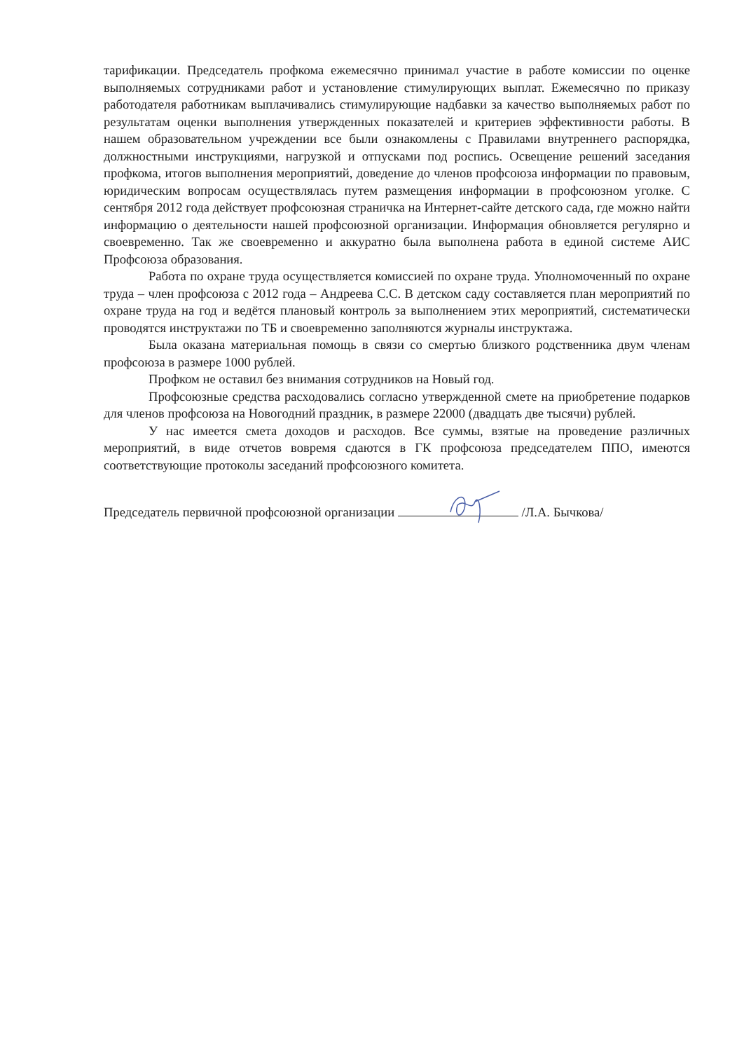тарификации. Председатель профкома ежемесячно принимал участие в работе комиссии по оценке выполняемых сотрудниками работ и установление стимулирующих выплат. Ежемесячно по приказу работодателя работникам выплачивались стимулирующие надбавки за качество выполняемых работ по результатам оценки выполнения утвержденных показателей и критериев эффективности работы. В нашем образовательном учреждении все были ознакомлены с Правилами внутреннего распорядка, должностными инструкциями, нагрузкой и отпусками под роспись. Освещение решений заседания профкома, итогов выполнения мероприятий, доведение до членов профсоюза информации по правовым, юридическим вопросам осуществлялась путем размещения информации в профсоюзном уголке. С сентября 2012 года действует профсоюзная страничка на Интернет-сайте детского сада, где можно найти информацию о деятельности нашей профсоюзной организации. Информация обновляется регулярно и своевременно. Так же своевременно и аккуратно была выполнена работа в единой системе АИС Профсоюза образования.
Работа по охране труда осуществляется комиссией по охране труда. Уполномоченный по охране труда – член профсоюза с 2012 года – Андреева С.С. В детском саду составляется план мероприятий по охране труда на год и ведётся плановый контроль за выполнением этих мероприятий, систематически проводятся инструктажи по ТБ и своевременно заполняются журналы инструктажа.
Была оказана материальная помощь в связи со смертью близкого родственника двум членам профсоюза в размере 1000 рублей.
Профком не оставил без внимания сотрудников на Новый год.
Профсоюзные средства расходовались согласно утвержденной смете на приобретение подарков для членов профсоюза на Новогодний праздник, в размере 22000 (двадцать две тысячи) рублей.
У нас имеется смета доходов и расходов. Все суммы, взятые на проведение различных мероприятий, в виде отчетов вовремя сдаются в ГК профсоюза председателем ППО, имеются соответствующие протоколы заседаний профсоюзного комитета.
Председатель первичной профсоюзной организации /Л.А. Бычкова/